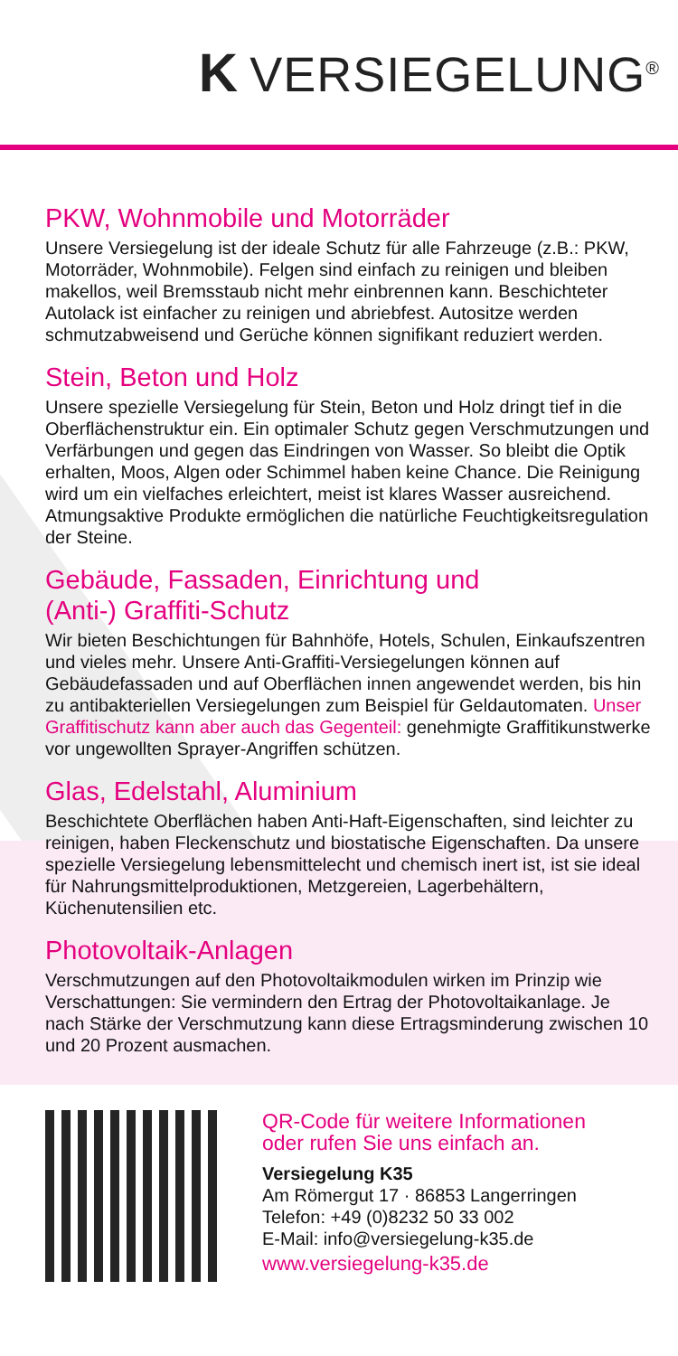K VERSIEGELUNG<sup>®</sup>
PKW, Wohnmobile und Motorräder
Unsere Versiegelung ist der ideale Schutz für alle Fahrzeuge (z.B.: PKW, Motorräder, Wohnmobile). Felgen sind einfach zu reinigen und bleiben makellos, weil Bremsstaub nicht mehr einbrennen kann. Beschichteter Autolack ist einfacher zu reinigen und abriebfest. Autositze werden schmutzabweisend und Gerüche können signifikant reduziert werden.
Stein, Beton und Holz
Unsere spezielle Versiegelung für Stein, Beton und Holz dringt tief in die Oberflächenstruktur ein. Ein optimaler Schutz gegen Verschmutzungen und Verfärbungen und gegen das Eindringen von Wasser. So bleibt die Optik erhalten, Moos, Algen oder Schimmel haben keine Chance. Die Reinigung wird um ein vielfaches erleichtert, meist ist klares Wasser ausreichend. Atmungsaktive Produkte ermöglichen die natürliche Feuchtigkeitsregulation der Steine.
Gebäude, Fassaden, Einrichtung und
(Anti-) Graffiti-Schutz
Wir bieten Beschichtungen für Bahnhöfe, Hotels, Schulen, Einkaufszentren und vieles mehr. Unsere Anti-Graffiti-Versiegelungen können auf Gebäudefassaden und auf Oberflächen innen angewendet werden, bis hin zu antibakteriellen Versiegelungen zum Beispiel für Geldautomaten. Unser Graffitischutz kann aber auch das Gegenteil: genehmigte Graffitikunstwerke vor ungewollten Sprayer-Angriffen schützen.
Glas, Edelstahl, Aluminium
Beschichtete Oberflächen haben Anti-Haft-Eigenschaften, sind leichter zu reinigen, haben Fleckenschutz und biostatische Eigenschaften. Da unsere spezielle Versiegelung lebensmittelecht und chemisch inert ist, ist sie ideal für Nahrungsmittelproduktionen, Metzgereien, Lagerbehältern, Küchenutensilien etc.
Photovoltaik-Anlagen
Verschmutzungen auf den Photovoltaikmodulen wirken im Prinzip wie Verschattungen: Sie vermindern den Ertrag der Photovoltaikanlage. Je nach Stärke der Verschmutzung kann diese Ertragsminderung zwischen 10 und 20 Prozent ausmachen.
QR-Code für weitere Informationen
oder rufen Sie uns einfach an.
Versiegelung K35
Am Römergut 17 · 86853 Langerringen
Telefon: +49 (0)8232 50 33 002
E-Mail: info@versiegelung-k35.de
www.versiegelung-k35.de